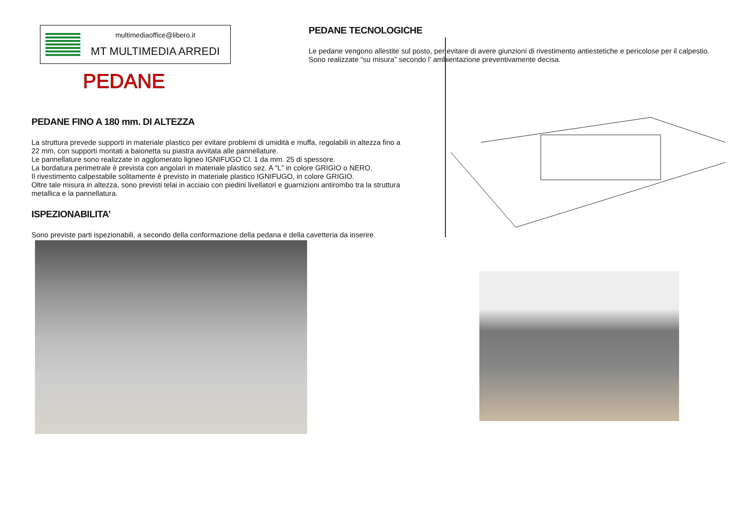multimediaoffice@libero.it
MT MULTIMEDIA ARREDI
PEDANE
PEDANE TECNOLOGICHE
Le pedane vengono allestite sul posto, per evitare di avere giunzioni di rivestimento antiestetiche e pericolose per il calpestio.
Sono realizzate “su misura” secondo l’ ambientazione preventivamente decisa.
PEDANE FINO A 180 mm. DI ALTEZZA
La struttura prevede supporti in materiale plastico per evitare problemi di umidità e muffa, regolabili in altezza fino a 22 mm, con supporti montati a baionetta su piastra avvitata alle pannellature.
Le pannellature sono realizzate in agglomerato ligneo IGNIFUGO Cl. 1 da mm. 25 di spessore.
La bordatura perimetrale è prevista con angolari in materiale plastico sez. A “L” in colore GRIGIO o NERO.
Il rivestimento calpestabile solitamente è previsto in materiale plastico IGNIFUGO, in colore GRIGIO.
Oltre tale misura in altezza, sono previsti telai in acciaio con piedini livellatori e guarnizioni antirombo tra la struttura metallica e la pannellatura.
ISPEZIONABILITA’
Sono previste parti ispezionabili, a secondo della conformazione della pedana e della cavetteria da inserire.